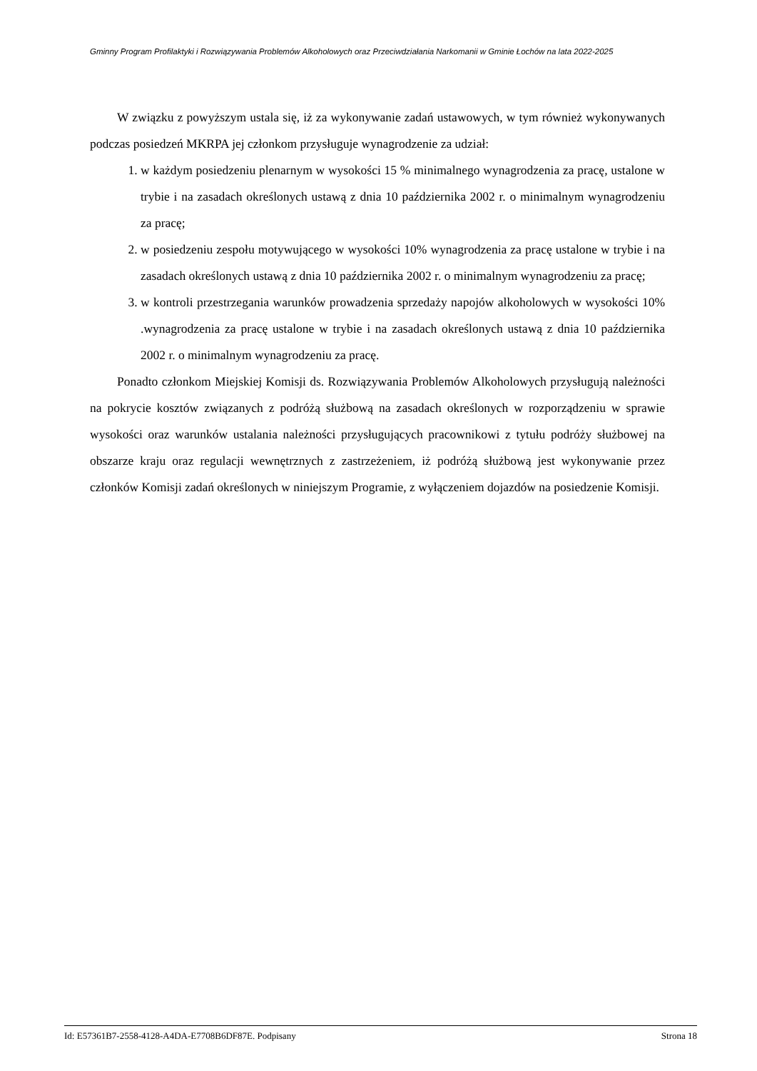Gminny Program Profilaktyki i Rozwiązywania Problemów Alkoholowych oraz Przeciwdziałania Narkomanii w Gminie Łochów na lata 2022-2025
W związku z powyższym ustala się, iż za wykonywanie zadań ustawowych, w tym również wykonywanych podczas posiedzeń MKRPA jej członkom przysługuje wynagrodzenie za udział:
1. w każdym posiedzeniu plenarnym w wysokości 15 % minimalnego wynagrodzenia za pracę, ustalone w trybie i na zasadach określonych ustawą z dnia 10 października 2002 r. o minimalnym wynagrodzeniu za pracę;
2. w posiedzeniu zespołu motywującego w wysokości 10% wynagrodzenia za pracę ustalone w trybie i na zasadach określonych ustawą z dnia 10 października 2002 r. o minimalnym wynagrodzeniu za pracę;
3. w kontroli przestrzegania warunków prowadzenia sprzedaży napojów alkoholowych w wysokości 10% .wynagrodzenia za pracę ustalone w trybie i na zasadach określonych ustawą z dnia 10 października 2002 r. o minimalnym wynagrodzeniu za pracę.
Ponadto członkom Miejskiej Komisji ds. Rozwiązywania Problemów Alkoholowych przysługują należności na pokrycie kosztów związanych z podróżą służbową na zasadach określonych w rozporządzeniu w sprawie wysokości oraz warunków ustalania należności przysługujących pracownikowi z tytułu podróży służbowej na obszarze kraju oraz regulacji wewnętrznych z zastrzeżeniem, iż podróżą służbową jest wykonywanie przez członków Komisji zadań określonych w niniejszym Programie, z wyłączeniem dojazdów na posiedzenie Komisji.
Id: E57361B7-2558-4128-A4DA-E7708B6DF87E. Podpisany Strona 18